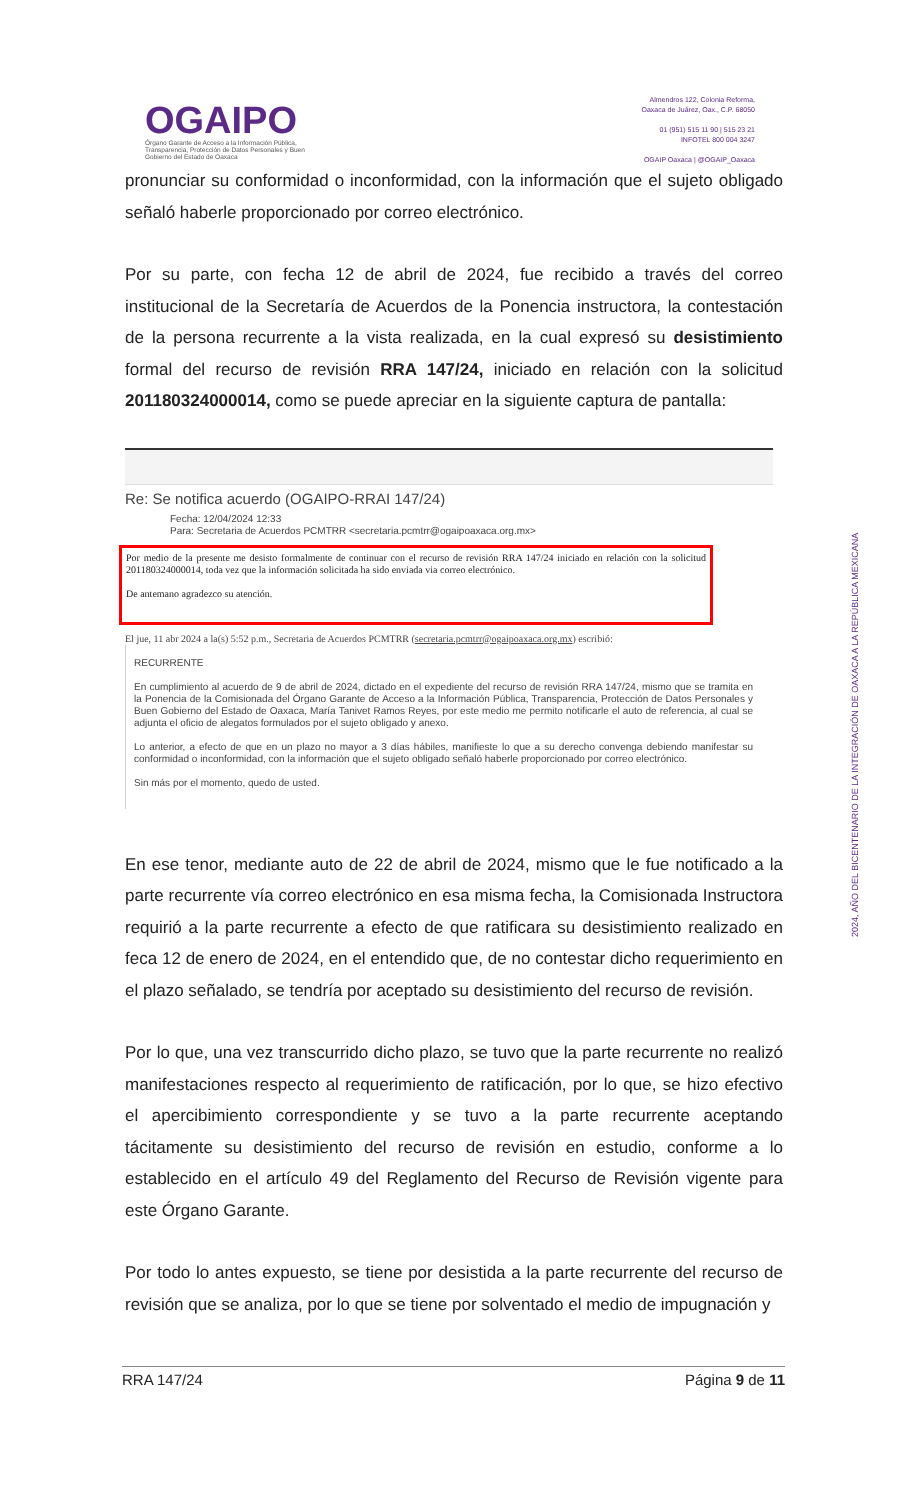OGAIPO
Órgano Garante de Acceso a la Información Pública, Transparencia, Protección de Datos Personales y Buen Gobierno del Estado de Oaxaca
Almendros 122, Colonia Reforma,
Oaxaca de Juárez, Oax., C.P. 68050
01 (951) 515 11 90 | 515 23 21
INFOTEL 800 004 3247
OGAIP Oaxaca | @OGAIP_Oaxaca
pronunciar su conformidad o inconformidad, con la información que el sujeto obligado señaló haberle proporcionado por correo electrónico.
Por su parte, con fecha 12 de abril de 2024, fue recibido a través del correo institucional de la Secretaría de Acuerdos de la Ponencia instructora, la contestación de la persona recurrente a la vista realizada, en la cual expresó su desistimiento formal del recurso de revisión RRA 147/24, iniciado en relación con la solicitud 201180324000014, como se puede apreciar en la siguiente captura de pantalla:
Re: Se notifica acuerdo (OGAIPO-RRAI 147/24)
Fecha: 12/04/2024 12:33
Para: Secretaria de Acuerdos PCMTRR <secretaria.pcmtrr@ogaipoaxaca.org.mx>
Por medio de la presente me desisto formalmente de continuar con el recurso de revisión RRA 147/24 iniciado en relación con la solicitud 201180324000014, toda vez que la información solicitada ha sido enviada via correo electrónico.
De antemano agradezco su atención.
El jue, 11 abr 2024 a la(s) 5:52 p.m., Secretaria de Acuerdos PCMTRR (secretaria.pcmtrr@ogaipoaxaca.org.mx) escribió:
RECURRENTE
En cumplimiento al acuerdo de 9 de abril de 2024, dictado en el expediente del recurso de revisión RRA 147/24, mismo que se tramita en la Ponencia de la Comisionada del Órgano Garante de Acceso a la Información Pública, Transparencia, Protección de Datos Personales y Buen Gobierno del Estado de Oaxaca, María Tanivet Ramos Reyes, por este medio me permito notificarle el auto de referencia, al cual se adjunta el oficio de alegatos formulados por el sujeto obligado y anexo.
Lo anterior, a efecto de que en un plazo no mayor a 3 días hábiles, manifieste lo que a su derecho convenga debiendo manifestar su conformidad o inconformidad, con la información que el sujeto obligado señaló haberle proporcionado por correo electrónico.
Sin más por el momento, quedo de usted.
En ese tenor, mediante auto de 22 de abril de 2024, mismo que le fue notificado a la parte recurrente vía correo electrónico en esa misma fecha, la Comisionada Instructora requirió a la parte recurrente a efecto de que ratificara su desistimiento realizado en feca 12 de enero de 2024, en el entendido que, de no contestar dicho requerimiento en el plazo señalado, se tendría por aceptado su desistimiento del recurso de revisión.
Por lo que, una vez transcurrido dicho plazo, se tuvo que la parte recurrente no realizó manifestaciones respecto al requerimiento de ratificación, por lo que, se hizo efectivo el apercibimiento correspondiente y se tuvo a la parte recurrente aceptando tácitamente su desistimiento del recurso de revisión en estudio, conforme a lo establecido en el artículo 49 del Reglamento del Recurso de Revisión vigente para este Órgano Garante.
Por todo lo antes expuesto, se tiene por desistida a la parte recurrente del recurso de revisión que se analiza, por lo que se tiene por solventado el medio de impugnación y
RRA 147/24 Página 9 de 11
2024, AÑO DEL BICENTENARIO DE LA INTEGRACIÓN DE OAXACA A LA REPÚBLICA MEXICANA